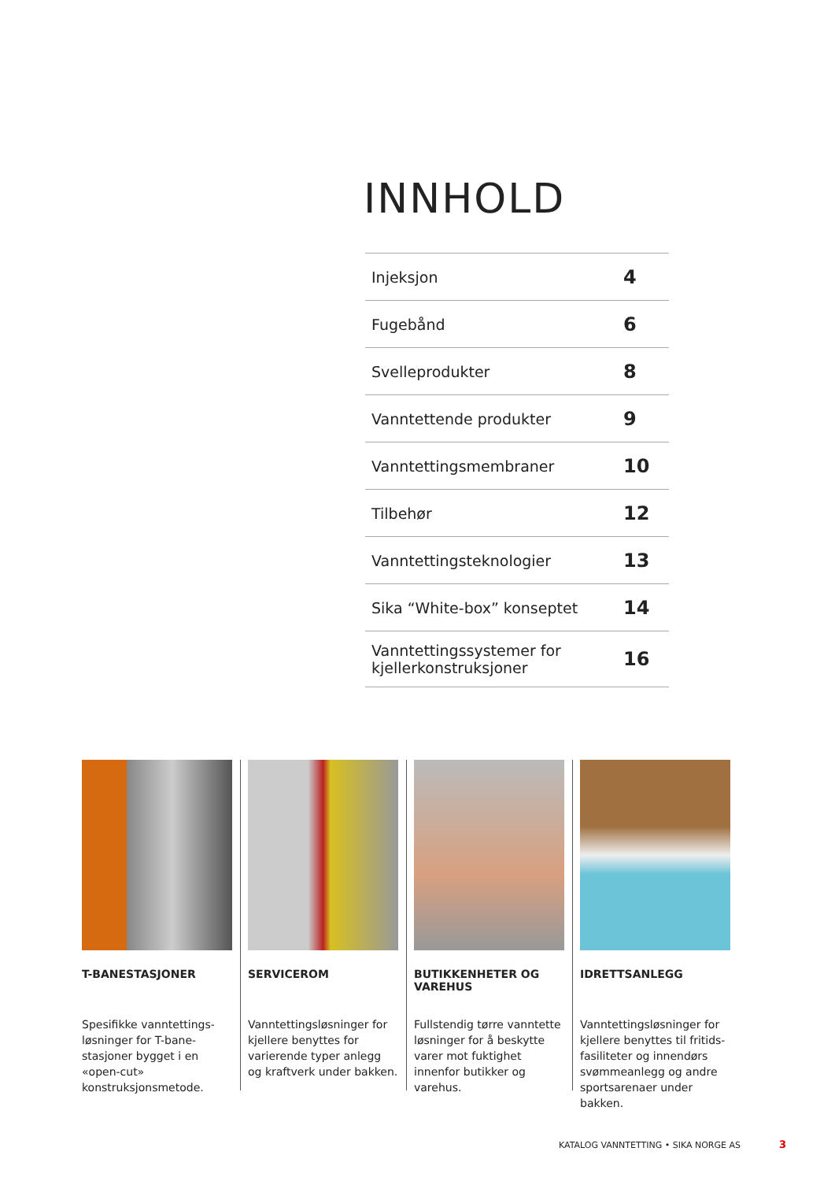INNHOLD
| Injeksjon | 4 |
| Fugebånd | 6 |
| Svelleprodukter | 8 |
| Vanntettende produkter | 9 |
| Vanntettingsmembraner | 10 |
| Tilbehør | 12 |
| Vanntettingsteknologier | 13 |
| Sika “White-box” konseptet | 14 |
| Vanntettingssystemer for kjellerkonstruksjoner | 16 |
T-BANESTASJONER
Spesifikke vanntettings-løsninger for T-bane-stasjoner bygget i en «open-cut» konstruksjonsmetode.
SERVICEROM
Vanntettingsløsninger for kjellere benyttes for varierende typer anlegg og kraftverk under bakken.
BUTIKKENHETER OG VAREHUS
Fullstendig tørre vanntette løsninger for å beskytte varer mot fuktighet innenfor butikker og varehus.
IDRETTSANLEGG
Vanntettingsløsninger for kjellere benyttes til fritids-fasiliteter og innendørs svømmeanlegg og andre sportsarenaer under bakken.
KATALOG VANNTETTING • SIKA NORGE AS
3